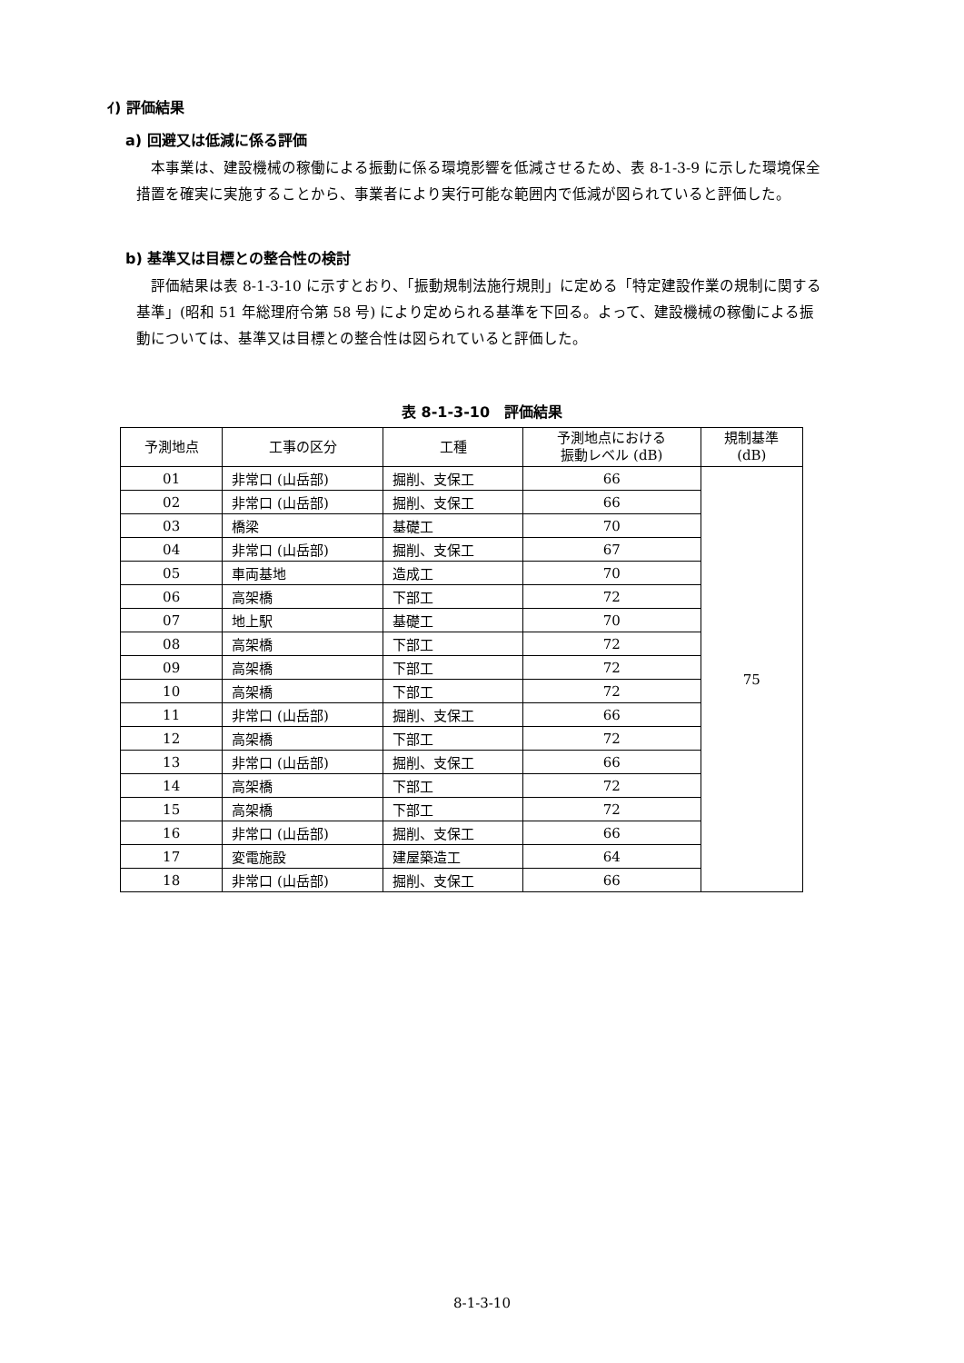ｲ) 評価結果
a) 回避又は低減に係る評価
本事業は、建設機械の稼働による振動に係る環境影響を低減させるため、表 8-1-3-9 に示した環境保全措置を確実に実施することから、事業者により実行可能な範囲内で低減が図られていると評価した。
b) 基準又は目標との整合性の検討
評価結果は表 8-1-3-10 に示すとおり、「振動規制法施行規則」に定める「特定建設作業の規制に関する基準」(昭和 51 年総理府令第 58 号) により定められる基準を下回る。よって、建設機械の稼働による振動については、基準又は目標との整合性は図られていると評価した。
表 8-1-3-10　評価結果
| 予測地点 | 工事の区分 | 工種 | 予測地点における 振動レベル (dB) | 規制基準 (dB) |
| --- | --- | --- | --- | --- |
| 01 | 非常口 (山岳部) | 掘削、支保工 | 66 | 75 |
| 02 | 非常口 (山岳部) | 掘削、支保工 | 66 | |
| 03 | 橋梁 | 基礎工 | 70 | |
| 04 | 非常口 (山岳部) | 掘削、支保工 | 67 | |
| 05 | 車両基地 | 造成工 | 70 | |
| 06 | 高架橋 | 下部工 | 72 | |
| 07 | 地上駅 | 基礎工 | 70 | |
| 08 | 高架橋 | 下部工 | 72 | |
| 09 | 高架橋 | 下部工 | 72 | |
| 10 | 高架橋 | 下部工 | 72 | |
| 11 | 非常口 (山岳部) | 掘削、支保工 | 66 | |
| 12 | 高架橋 | 下部工 | 72 | |
| 13 | 非常口 (山岳部) | 掘削、支保工 | 66 | |
| 14 | 高架橋 | 下部工 | 72 | |
| 15 | 高架橋 | 下部工 | 72 | |
| 16 | 非常口 (山岳部) | 掘削、支保工 | 66 | |
| 17 | 変電施設 | 建屋築造工 | 64 | |
| 18 | 非常口 (山岳部) | 掘削、支保工 | 66 | |
8-1-3-10